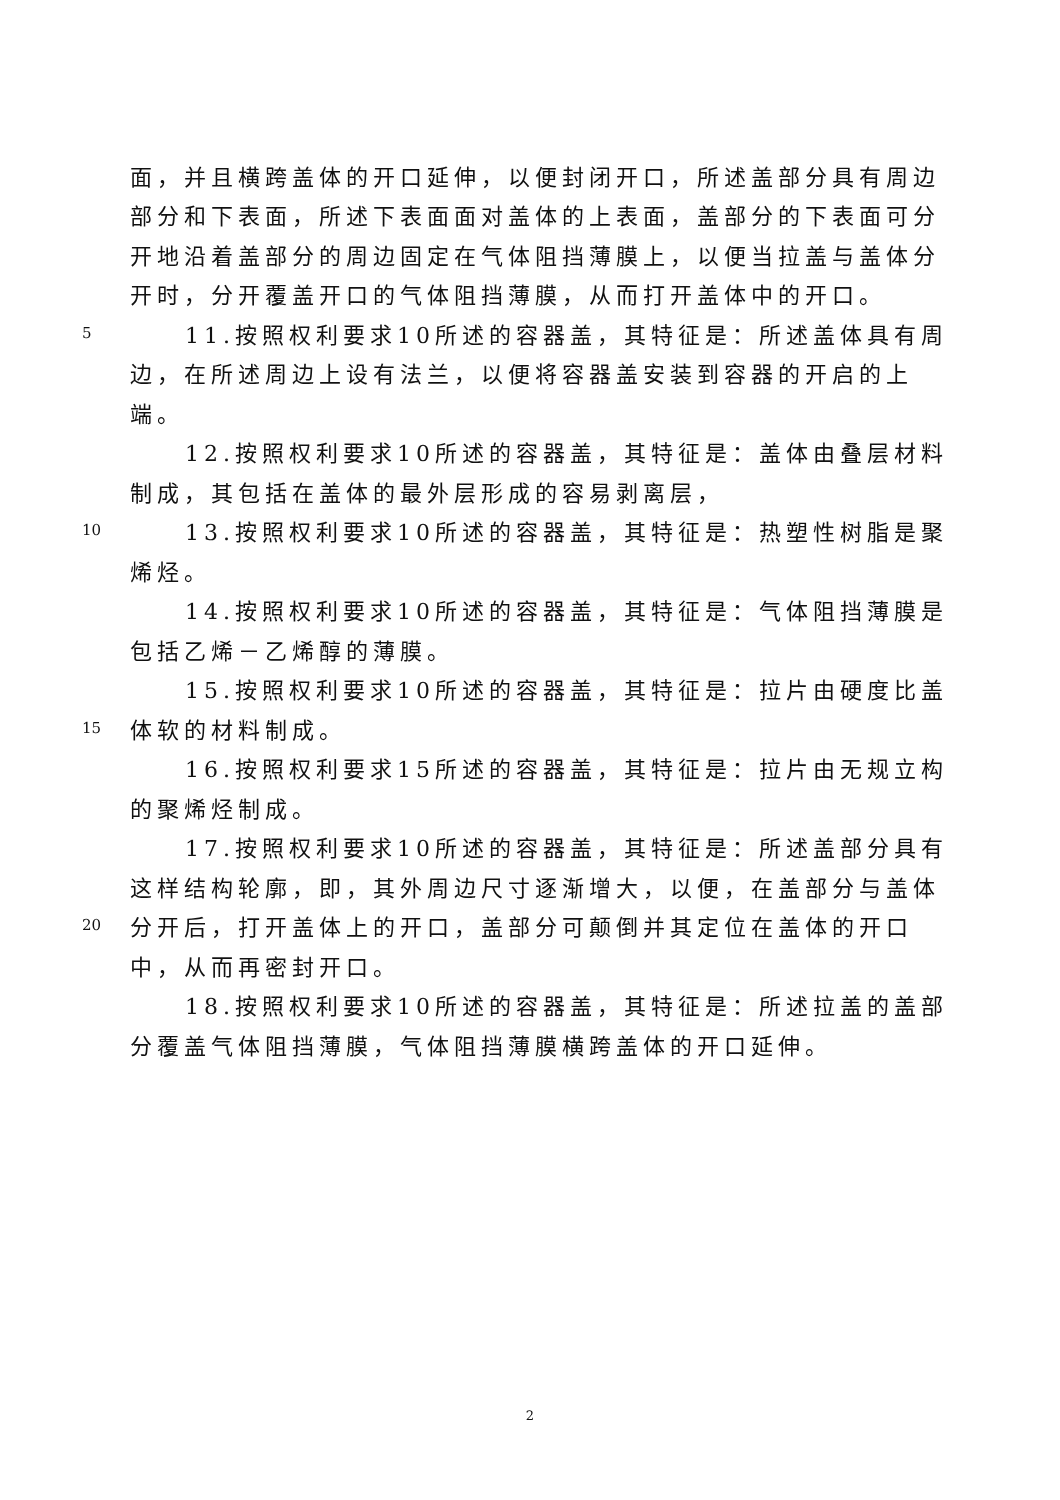面，并且横跨盖体的开口延伸，以便封闭开口，所述盖部分具有周边
部分和下表面，所述下表面面对盖体的上表面，盖部分的下表面可分
开地沿着盖部分的周边固定在气体阻挡薄膜上，以便当拉盖与盖体分
开时，分开覆盖开口的气体阻挡薄膜，从而打开盖体中的开口。
5 11.按照权利要求10所述的容器盖，其特征是：所述盖体具有周
边，在所述周边上设有法兰，以便将容器盖安装到容器的开启的上
端。
12.按照权利要求10所述的容器盖，其特征是：盖体由叠层材料
制成，其包括在盖体的最外层形成的容易剥离层，
10 13.按照权利要求10所述的容器盖，其特征是：热塑性树脂是聚
烯烃。
14.按照权利要求10所述的容器盖，其特征是：气体阻挡薄膜是
包括乙烯－乙烯醇的薄膜。
15.按照权利要求10所述的容器盖，其特征是：拉片由硬度比盖
15 体软的材料制成。
16.按照权利要求15所述的容器盖，其特征是：拉片由无规立构
的聚烯烃制成。
17.按照权利要求10所述的容器盖，其特征是：所述盖部分具有
这样结构轮廓，即，其外周边尺寸逐渐增大，以便，在盖部分与盖体
20 分开后，打开盖体上的开口，盖部分可颠倒并其定位在盖体的开口
中，从而再密封开口。
18.按照权利要求10所述的容器盖，其特征是：所述拉盖的盖部
分覆盖气体阻挡薄膜，气体阻挡薄膜横跨盖体的开口延伸。
2